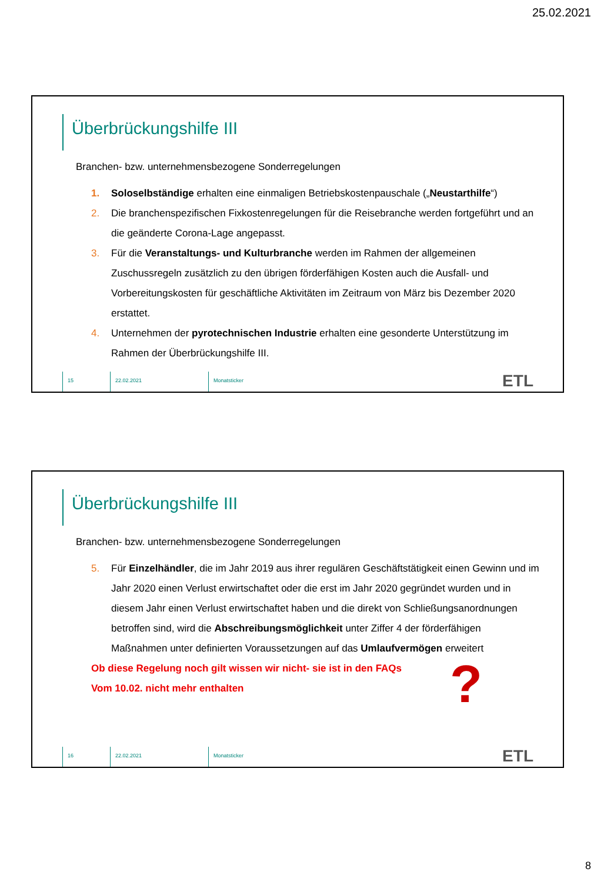25.02.2021
Überbrückungshilfe III
Branchen- bzw. unternehmensbezogene Sonderregelungen
1. Soloselbständige erhalten eine einmaligen Betriebskostenpauschale („Neustarthilfe“)
2. Die branchenspezifischen Fixkostenregelungen für die Reisebranche werden fortgeführt und an die geänderte Corona-Lage angepasst.
3. Für die Veranstaltungs- und Kulturbranche werden im Rahmen der allgemeinen Zuschussregeln zusätzlich zu den übrigen förderfähigen Kosten auch die Ausfall- und Vorbereitungskosten für geschäftliche Aktivitäten im Zeitraum von März bis Dezember 2020 erstattet.
4. Unternehmen der pyrotechnischen Industrie erhalten eine gesonderte Unterstützung im Rahmen der Überbrückungshilfe III.
15 22.02.2021 Monatsticker
ETL
Überbrückungshilfe III
Branchen- bzw. unternehmensbezogene Sonderregelungen
5. Für Einzelhändler, die im Jahr 2019 aus ihrer regulären Geschäftstätigkeit einen Gewinn und im Jahr 2020 einen Verlust erwirtschaftet oder die erst im Jahr 2020 gegründet wurden und in diesem Jahr einen Verlust erwirtschaftet haben und die direkt von Schließungsanordnungen betroffen sind, wird die Abschreibungsmöglichkeit unter Ziffer 4 der förderfähigen Maßnahmen unter definierten Voraussetzungen auf das Umlaufvermögen erweitert
Ob diese Regelung noch gilt wissen wir nicht- sie ist in den FAQs
Vom 10.02. nicht mehr enthalten
?
16 22.02.2021 Monatsticker
ETL
8